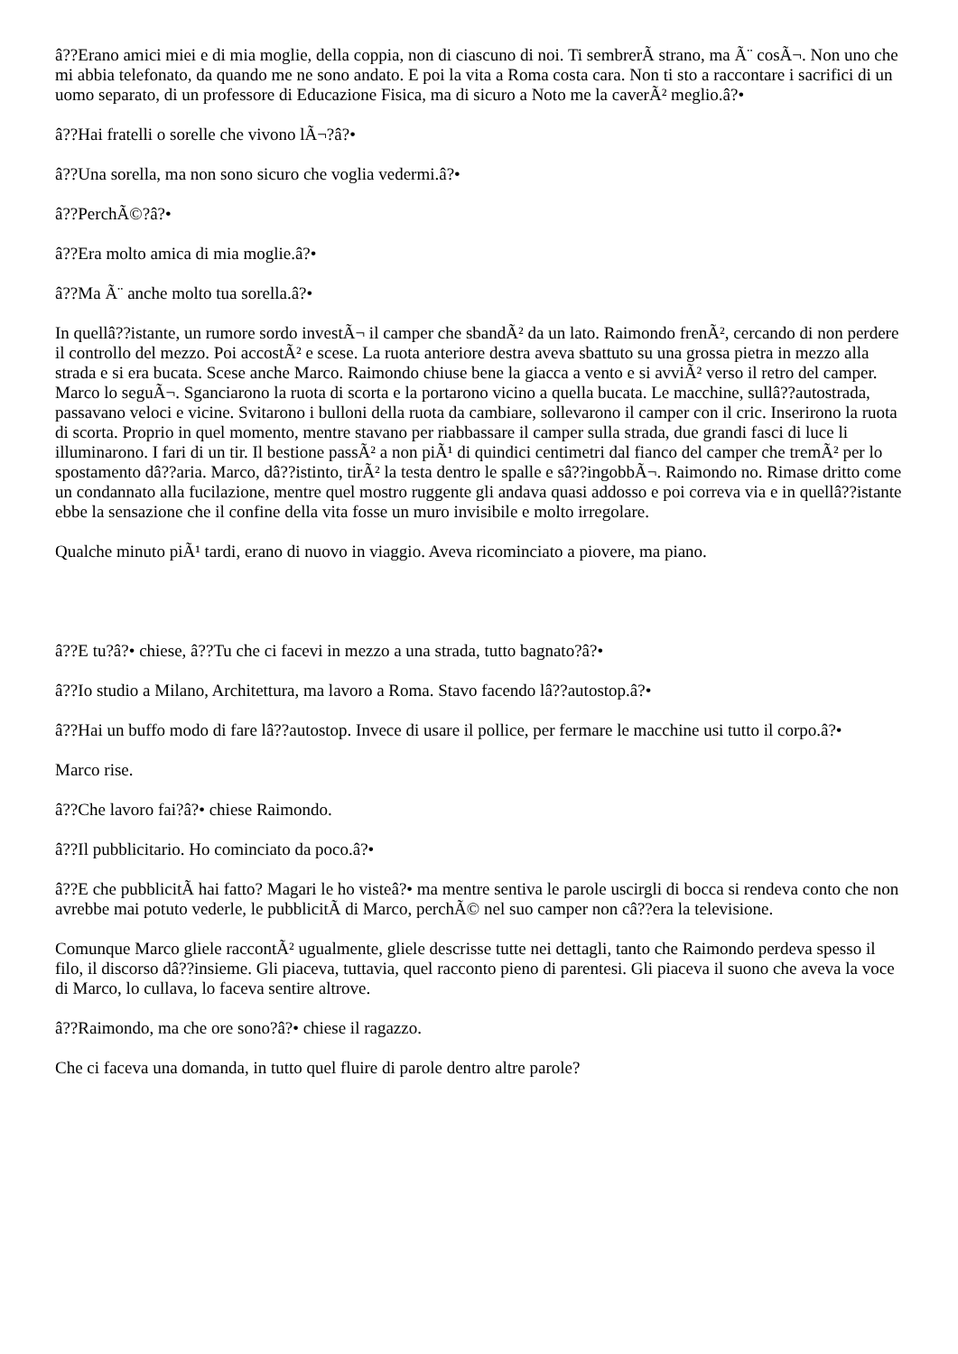â??Erano amici miei e di mia moglie, della coppia, non di ciascuno di noi. Ti sembrerÃ strano, ma Ã¨ cosÃ¬. Non uno che mi abbia telefonato, da quando me ne sono andato. E poi la vita a Roma costa cara. Non ti sto a raccontare i sacrifici di un uomo separato, di un professore di Educazione Fisica, ma di sicuro a Noto me la caverÃ² meglio.â?•
â??Hai fratelli o sorelle che vivono lÃ¬?â?•
â??Una sorella, ma non sono sicuro che voglia vedermi.â?•
â??PerchÃ©?â?•
â??Era molto amica di mia moglie.â?•
â??Ma Ã¨ anche molto tua sorella.â?•
In quellâ??istante, un rumore sordo investÃ¬ il camper che sbandÃ² da un lato. Raimondo frenÃ², cercando di non perdere il controllo del mezzo. Poi accostÃ² e scese. La ruota anteriore destra aveva sbattuto su una grossa pietra in mezzo alla strada e si era bucata. Scese anche Marco. Raimondo chiuse bene la giacca a vento e si avviÃ² verso il retro del camper. Marco lo seguÃ¬. Sganciarono la ruota di scorta e la portarono vicino a quella bucata. Le macchine, sullâ??autostrada, passavano veloci e vicine. Svitarono i bulloni della ruota da cambiare, sollevarono il camper con il cric. Inserirono la ruota di scorta. Proprio in quel momento, mentre stavano per riabbassare il camper sulla strada, due grandi fasci di luce li illuminarono. I fari di un tir. Il bestione passÃ² a non piÃ¹ di quindici centimetri dal fianco del camper che tremÃ² per lo spostamento dâ??aria. Marco, dâ??istinto, tirÃ² la testa dentro le spalle e sâ??ingobbÃ¬. Raimondo no. Rimase dritto come un condannato alla fucilazione, mentre quel mostro ruggente gli andava quasi addosso e poi correva via e in quellâ??istante ebbe la sensazione che il confine della vita fosse un muro invisibile e molto irregolare.
Qualche minuto piÃ¹ tardi, erano di nuovo in viaggio. Aveva ricominciato a piovere, ma piano.
â??E tu?â?• chiese, â??Tu che ci facevi in mezzo a una strada, tutto bagnato?â?•
â??Io studio a Milano, Architettura, ma lavoro a Roma. Stavo facendo lâ??autostop.â?•
â??Hai un buffo modo di fare lâ??autostop. Invece di usare il pollice, per fermare le macchine usi tutto il corpo.â?•
Marco rise.
â??Che lavoro fai?â?• chiese Raimondo.
â??Il pubblicitario. Ho cominciato da poco.â?•
â??E che pubblicitÃ hai fatto? Magari le ho visteâ?• ma mentre sentiva le parole uscirgli di bocca si rendeva conto che non avrebbe mai potuto vederle, le pubblicitÃ di Marco, perchÃ© nel suo camper non câ??era la televisione.
Comunque Marco gliele raccontÃ² ugualmente, gliele descrisse tutte nei dettagli, tanto che Raimondo perdeva spesso il filo, il discorso dâ??insieme. Gli piaceva, tuttavia, quel racconto pieno di parentesi. Gli piaceva il suono che aveva la voce di Marco, lo cullava, lo faceva sentire altrove.
â??Raimondo, ma che ore sono?â?• chiese il ragazzo.
Che ci faceva una domanda, in tutto quel fluire di parole dentro altre parole?